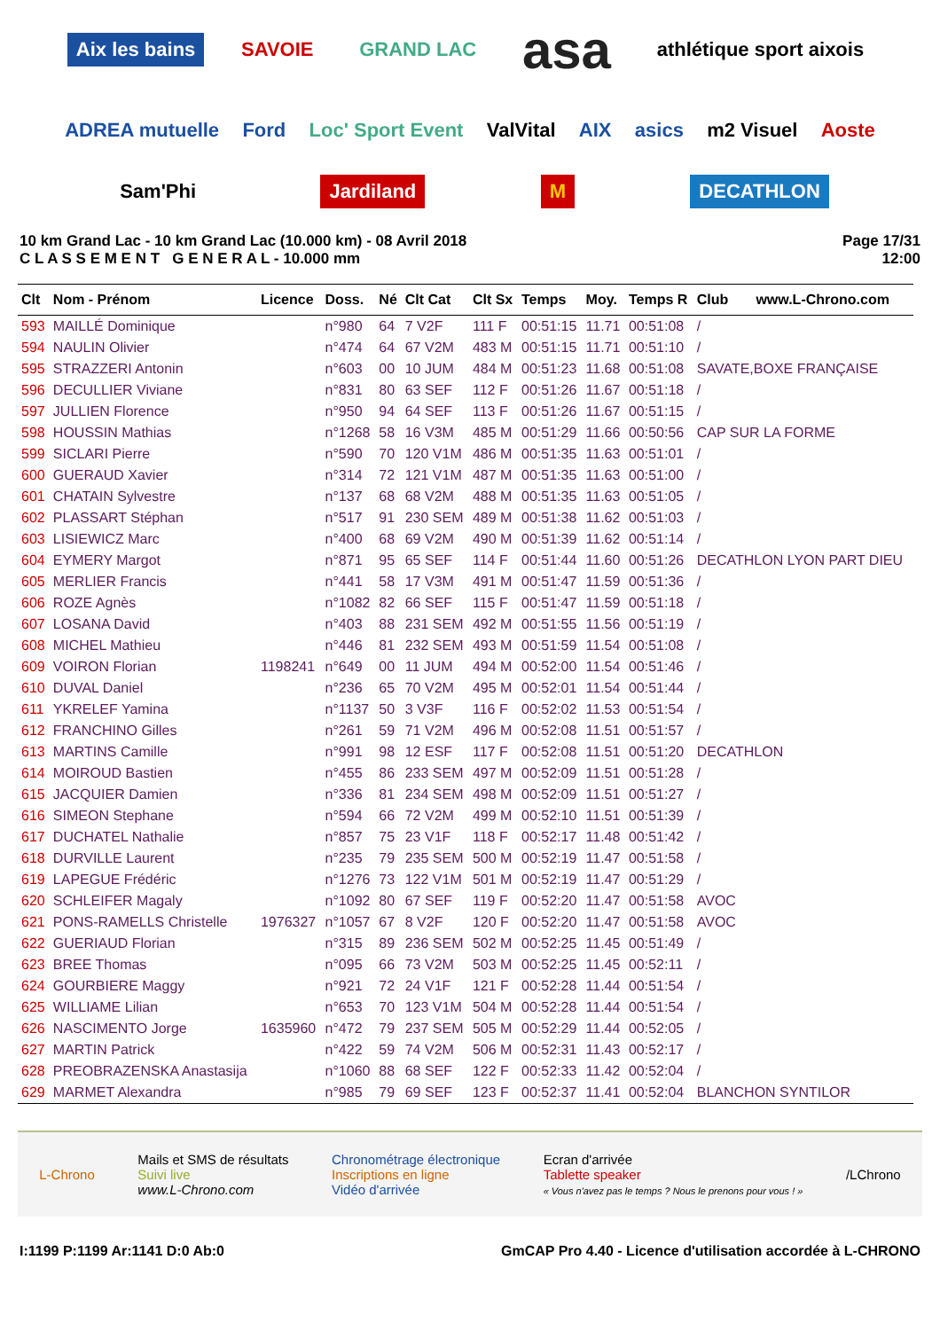Aix les bains SAVOIE GRAND LAC asa athlétique sport aixois ADREA mutuelle Ford Loc' Sport Event ValVital AIX asics m2 Visuel Aoste Sam'Phi Jardiland M DECATHLON
10 km Grand Lac - 10 km Grand Lac (10.000 km) - 08 Avril 2018
C L A S S E M E N T G E N E R A L - 10.000 mm
Page 17/31
12:00
| Clt | Nom - Prénom | Licence | Doss. | Né | Clt Cat | Clt Sx | Temps | Moy. | Temps R | Club www.L-Chrono.com |
| --- | --- | --- | --- | --- | --- | --- | --- | --- | --- | --- |
| 593 | MAILLÉ Dominique | | n°980 | 64 | 7 V2F | 111 F | 00:51:15 | 11.71 | 00:51:08 | / |
| 594 | NAULIN Olivier | | n°474 | 64 | 67 V2M | 483 M | 00:51:15 | 11.71 | 00:51:10 | / |
| 595 | STRAZZERI Antonin | | n°603 | 00 | 10 JUM | 484 M | 00:51:23 | 11.68 | 00:51:08 | SAVATE,BOXE FRANÇAISE |
| 596 | DECULLIER Viviane | | n°831 | 80 | 63 SEF | 112 F | 00:51:26 | 11.67 | 00:51:18 | / |
| 597 | JULLIEN Florence | | n°950 | 94 | 64 SEF | 113 F | 00:51:26 | 11.67 | 00:51:15 | / |
| 598 | HOUSSIN Mathias | | n°1268 | 58 | 16 V3M | 485 M | 00:51:29 | 11.66 | 00:50:56 | CAP SUR LA FORME |
| 599 | SICLARI Pierre | | n°590 | 70 | 120 V1M | 486 M | 00:51:35 | 11.63 | 00:51:01 | / |
| 600 | GUERAUD Xavier | | n°314 | 72 | 121 V1M | 487 M | 00:51:35 | 11.63 | 00:51:00 | / |
| 601 | CHATAIN Sylvestre | | n°137 | 68 | 68 V2M | 488 M | 00:51:35 | 11.63 | 00:51:05 | / |
| 602 | PLASSART Stéphan | | n°517 | 91 | 230 SEM | 489 M | 00:51:38 | 11.62 | 00:51:03 | / |
| 603 | LISIEWICZ Marc | | n°400 | 68 | 69 V2M | 490 M | 00:51:39 | 11.62 | 00:51:14 | / |
| 604 | EYMERY Margot | | n°871 | 95 | 65 SEF | 114 F | 00:51:44 | 11.60 | 00:51:26 | DECATHLON LYON PART DIEU |
| 605 | MERLIER Francis | | n°441 | 58 | 17 V3M | 491 M | 00:51:47 | 11.59 | 00:51:36 | / |
| 606 | ROZE Agnès | | n°1082 | 82 | 66 SEF | 115 F | 00:51:47 | 11.59 | 00:51:18 | / |
| 607 | LOSANA David | | n°403 | 88 | 231 SEM | 492 M | 00:51:55 | 11.56 | 00:51:19 | / |
| 608 | MICHEL Mathieu | | n°446 | 81 | 232 SEM | 493 M | 00:51:59 | 11.54 | 00:51:08 | / |
| 609 | VOIRON Florian | 1198241 | n°649 | 00 | 11 JUM | 494 M | 00:52:00 | 11.54 | 00:51:46 | / |
| 610 | DUVAL Daniel | | n°236 | 65 | 70 V2M | 495 M | 00:52:01 | 11.54 | 00:51:44 | / |
| 611 | YKRELEF Yamina | | n°1137 | 50 | 3 V3F | 116 F | 00:52:02 | 11.53 | 00:51:54 | / |
| 612 | FRANCHINO Gilles | | n°261 | 59 | 71 V2M | 496 M | 00:52:08 | 11.51 | 00:51:57 | / |
| 613 | MARTINS Camille | | n°991 | 98 | 12 ESF | 117 F | 00:52:08 | 11.51 | 00:51:20 | DECATHLON |
| 614 | MOIROUD Bastien | | n°455 | 86 | 233 SEM | 497 M | 00:52:09 | 11.51 | 00:51:28 | / |
| 615 | JACQUIER Damien | | n°336 | 81 | 234 SEM | 498 M | 00:52:09 | 11.51 | 00:51:27 | / |
| 616 | SIMEON Stephane | | n°594 | 66 | 72 V2M | 499 M | 00:52:10 | 11.51 | 00:51:39 | / |
| 617 | DUCHATEL Nathalie | | n°857 | 75 | 23 V1F | 118 F | 00:52:17 | 11.48 | 00:51:42 | / |
| 618 | DURVILLE Laurent | | n°235 | 79 | 235 SEM | 500 M | 00:52:19 | 11.47 | 00:51:58 | / |
| 619 | LAPEGUE Frédéric | | n°1276 | 73 | 122 V1M | 501 M | 00:52:19 | 11.47 | 00:51:29 | / |
| 620 | SCHLEIFER Magaly | | n°1092 | 80 | 67 SEF | 119 F | 00:52:20 | 11.47 | 00:51:58 | AVOC |
| 621 | PONS-RAMELLS Christelle | 1976327 | n°1057 | 67 | 8 V2F | 120 F | 00:52:20 | 11.47 | 00:51:58 | AVOC |
| 622 | GUERIAUD Florian | | n°315 | 89 | 236 SEM | 502 M | 00:52:25 | 11.45 | 00:51:49 | / |
| 623 | BREE Thomas | | n°095 | 66 | 73 V2M | 503 M | 00:52:25 | 11.45 | 00:52:11 | / |
| 624 | GOURBIERE Maggy | | n°921 | 72 | 24 V1F | 121 F | 00:52:28 | 11.44 | 00:51:54 | / |
| 625 | WILLIAME Lilian | | n°653 | 70 | 123 V1M | 504 M | 00:52:28 | 11.44 | 00:51:54 | / |
| 626 | NASCIMENTO Jorge | 1635960 | n°472 | 79 | 237 SEM | 505 M | 00:52:29 | 11.44 | 00:52:05 | / |
| 627 | MARTIN Patrick | | n°422 | 59 | 74 V2M | 506 M | 00:52:31 | 11.43 | 00:52:17 | / |
| 628 | PREOBRAZENSKA Anastasija | | n°1060 | 88 | 68 SEF | 122 F | 00:52:33 | 11.42 | 00:52:04 | / |
| 629 | MARMET Alexandra | | n°985 | 79 | 69 SEF | 123 F | 00:52:37 | 11.41 | 00:52:04 | BLANCHON SYNTILOR |
L-Chrono
Mails et SMS de résultats
Suivi live
www.L-Chrono.com
Chronométrage électronique
Inscriptions en ligne
Vidéo d'arrivée
Ecran d'arrivée
Tablette speaker
« Vous n'avez pas le temps ? Nous le prenons pour vous ! »
/LChrono
I:1199 P:1199 Ar:1141 D:0 Ab:0 GmCAP Pro 4.40 - Licence d'utilisation accordée à L-CHRONO